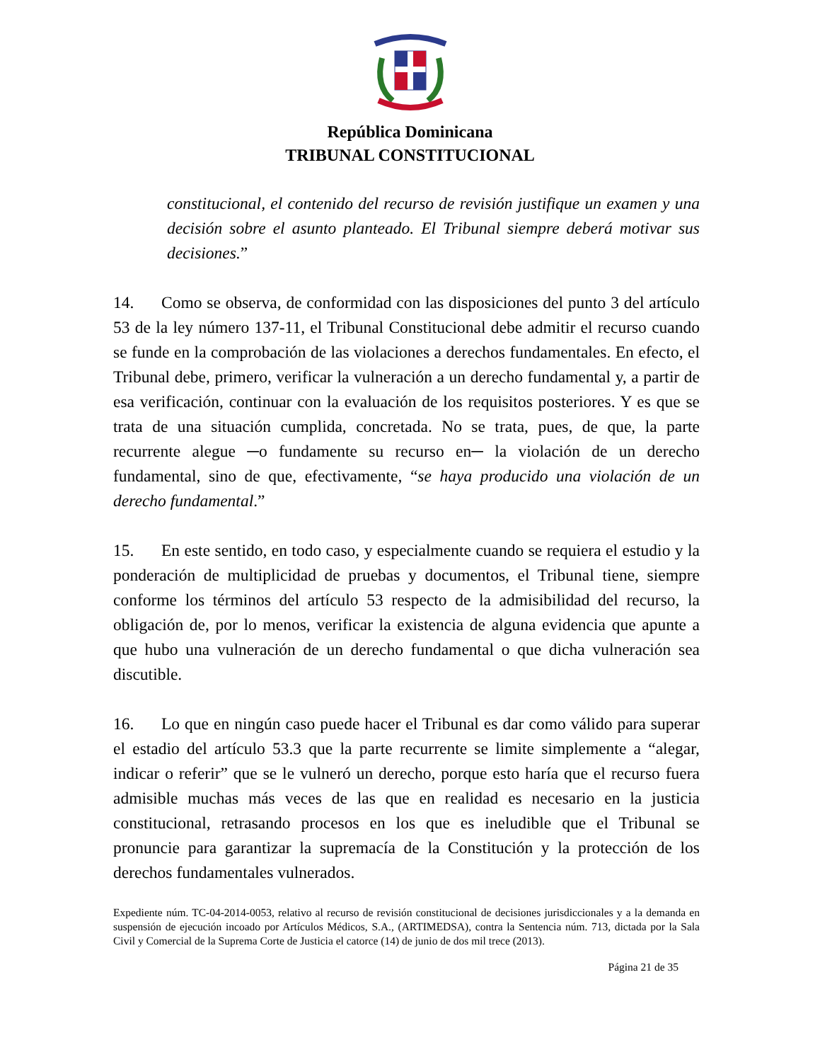República Dominicana
TRIBUNAL CONSTITUCIONAL
constitucional, el contenido del recurso de revisión justifique un examen y una decisión sobre el asunto planteado. El Tribunal siempre deberá motivar sus decisiones.”
14. Como se observa, de conformidad con las disposiciones del punto 3 del artículo 53 de la ley número 137-11, el Tribunal Constitucional debe admitir el recurso cuando se funde en la comprobación de las violaciones a derechos fundamentales. En efecto, el Tribunal debe, primero, verificar la vulneración a un derecho fundamental y, a partir de esa verificación, continuar con la evaluación de los requisitos posteriores. Y es que se trata de una situación cumplida, concretada. No se trata, pues, de que, la parte recurrente alegue ─o fundamente su recurso en─ la violación de un derecho fundamental, sino de que, efectivamente, “se haya producido una violación de un derecho fundamental.”
15. En este sentido, en todo caso, y especialmente cuando se requiera el estudio y la ponderación de multiplicidad de pruebas y documentos, el Tribunal tiene, siempre conforme los términos del artículo 53 respecto de la admisibilidad del recurso, la obligación de, por lo menos, verificar la existencia de alguna evidencia que apunte a que hubo una vulneración de un derecho fundamental o que dicha vulneración sea discutible.
16. Lo que en ningún caso puede hacer el Tribunal es dar como válido para superar el estadio del artículo 53.3 que la parte recurrente se limite simplemente a “alegar, indicar o referir” que se le vulneró un derecho, porque esto haría que el recurso fuera admisible muchas más veces de las que en realidad es necesario en la justicia constitucional, retrasando procesos en los que es ineludible que el Tribunal se pronuncie para garantizar la supremacía de la Constitución y la protección de los derechos fundamentales vulnerados.
Expediente núm. TC-04-2014-0053, relativo al recurso de revisión constitucional de decisiones jurisdiccionales y a la demanda en suspensión de ejecución incoado por Artículos Médicos, S.A., (ARTIMEDSA), contra la Sentencia núm. 713, dictada por la Sala Civil y Comercial de la Suprema Corte de Justicia el catorce (14) de junio de dos mil trece (2013).
Página 21 de 35